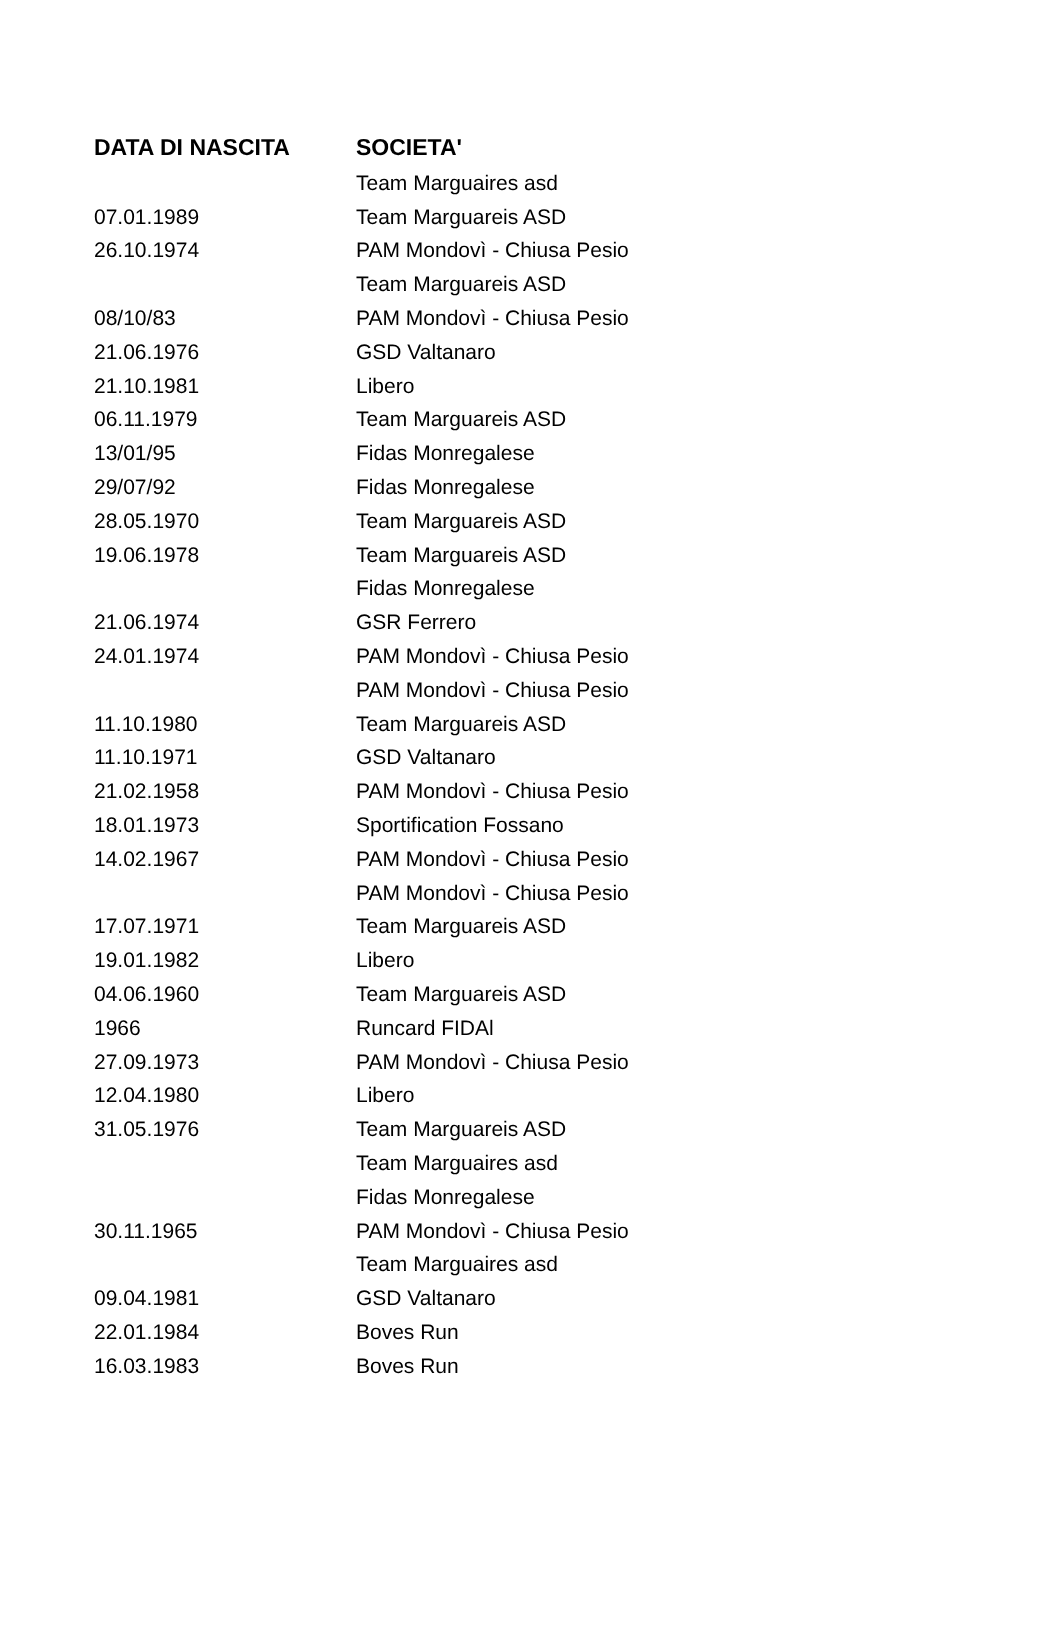| DATA DI NASCITA | SOCIETA' |
| --- | --- |
| | Team Marguaires asd |
| 07.01.1989 | Team Marguareis ASD |
| 26.10.1974 | PAM Mondovì - Chiusa Pesio |
| | Team Marguareis ASD |
| 08/10/83 | PAM Mondovì - Chiusa Pesio |
| 21.06.1976 | GSD Valtanaro |
| 21.10.1981 | Libero |
| 06.11.1979 | Team Marguareis ASD |
| 13/01/95 | Fidas Monregalese |
| 29/07/92 | Fidas Monregalese |
| 28.05.1970 | Team Marguareis ASD |
| 19.06.1978 | Team Marguareis ASD |
| | Fidas Monregalese |
| 21.06.1974 | GSR Ferrero |
| 24.01.1974 | PAM Mondovì - Chiusa Pesio |
| | PAM Mondovì - Chiusa Pesio |
| 11.10.1980 | Team Marguareis ASD |
| 11.10.1971 | GSD Valtanaro |
| 21.02.1958 | PAM Mondovì - Chiusa Pesio |
| 18.01.1973 | Sportification Fossano |
| 14.02.1967 | PAM Mondovì - Chiusa Pesio |
| | PAM Mondovì - Chiusa Pesio |
| 17.07.1971 | Team Marguareis ASD |
| 19.01.1982 | Libero |
| 04.06.1960 | Team Marguareis ASD |
| 1966 | Runcard FIDAl |
| 27.09.1973 | PAM Mondovì - Chiusa Pesio |
| 12.04.1980 | Libero |
| 31.05.1976 | Team Marguareis ASD |
| | Team Marguaires asd |
| | Fidas Monregalese |
| 30.11.1965 | PAM Mondovì - Chiusa Pesio |
| | Team Marguaires asd |
| 09.04.1981 | GSD Valtanaro |
| 22.01.1984 | Boves Run |
| 16.03.1983 | Boves Run |